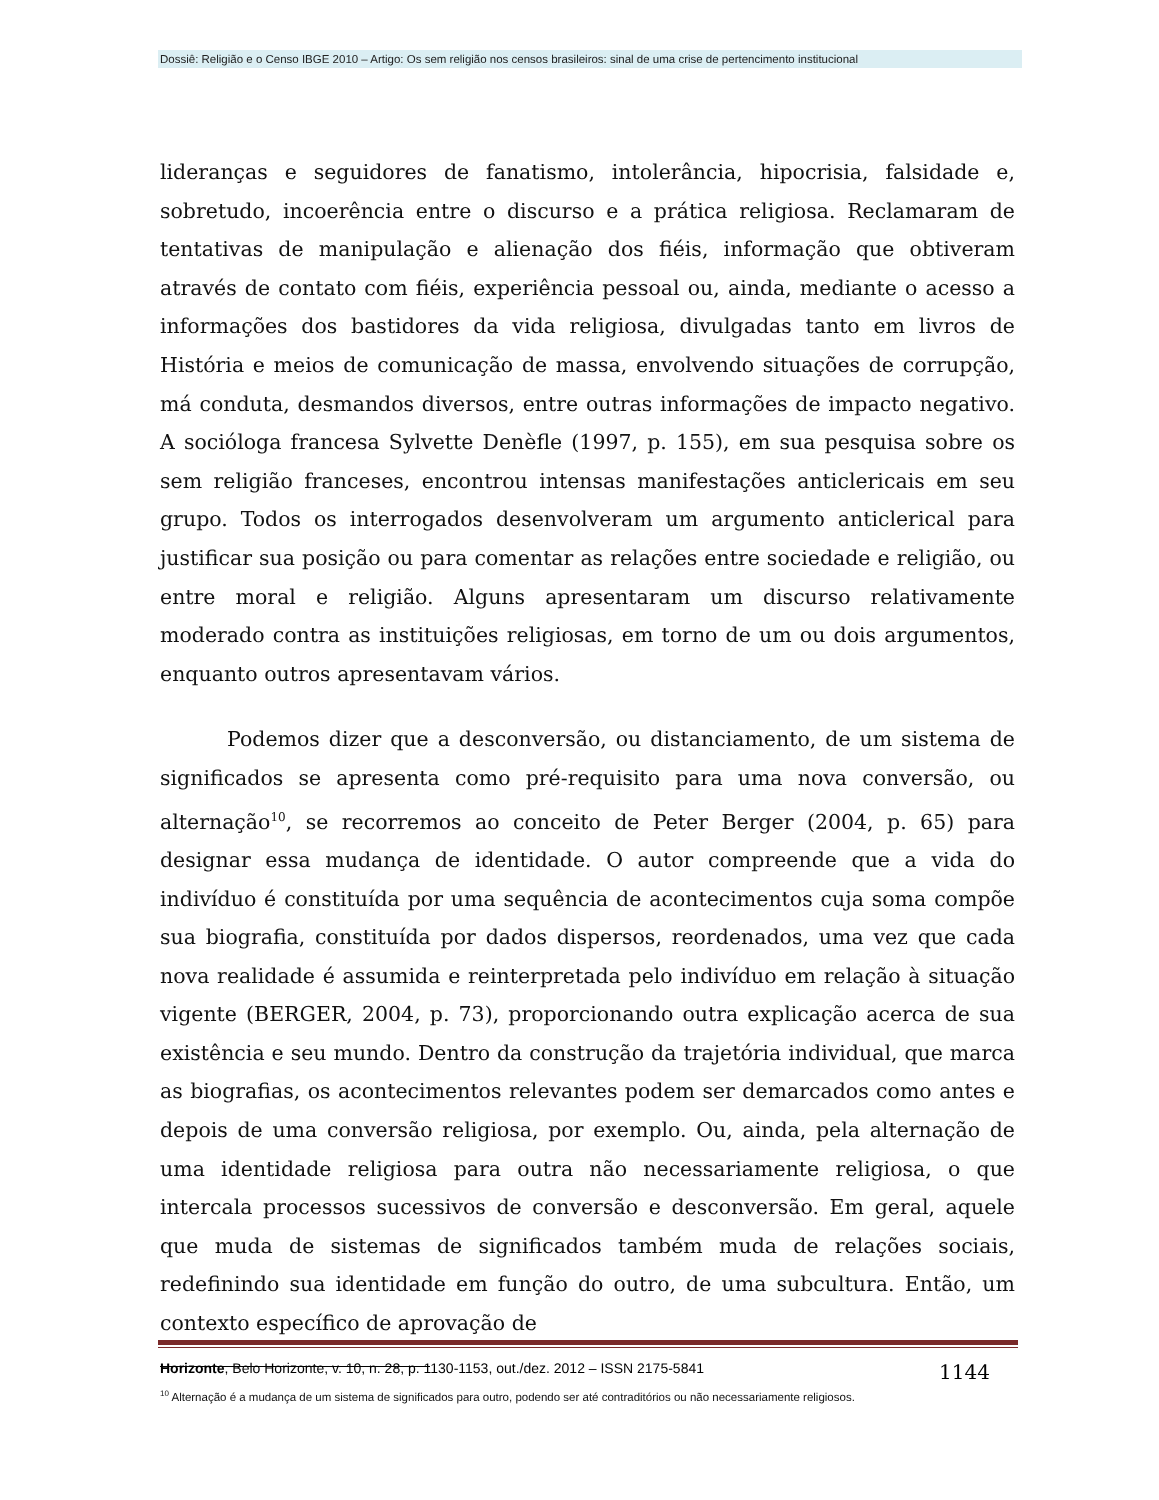Dossiê: Religião e o Censo IBGE 2010 – Artigo: Os sem religião nos censos brasileiros: sinal de uma crise de pertencimento institucional
lideranças e seguidores de fanatismo, intolerância, hipocrisia, falsidade e, sobretudo, incoerência entre o discurso e a prática religiosa. Reclamaram de tentativas de manipulação e alienação dos fiéis, informação que obtiveram através de contato com fiéis, experiência pessoal ou, ainda, mediante o acesso a informações dos bastidores da vida religiosa, divulgadas tanto em livros de História e meios de comunicação de massa, envolvendo situações de corrupção, má conduta, desmandos diversos, entre outras informações de impacto negativo. A socióloga francesa Sylvette Denèfle (1997, p. 155), em sua pesquisa sobre os sem religião franceses, encontrou intensas manifestações anticlericais em seu grupo. Todos os interrogados desenvolveram um argumento anticlerical para justificar sua posição ou para comentar as relações entre sociedade e religião, ou entre moral e religião. Alguns apresentaram um discurso relativamente moderado contra as instituições religiosas, em torno de um ou dois argumentos, enquanto outros apresentavam vários.
Podemos dizer que a desconversão, ou distanciamento, de um sistema de significados se apresenta como pré-requisito para uma nova conversão, ou alternação<sup>10</sup>, se recorremos ao conceito de Peter Berger (2004, p. 65) para designar essa mudança de identidade. O autor compreende que a vida do indivíduo é constituída por uma sequência de acontecimentos cuja soma compõe sua biografia, constituída por dados dispersos, reordenados, uma vez que cada nova realidade é assumida e reinterpretada pelo indivíduo em relação à situação vigente (BERGER, 2004, p. 73), proporcionando outra explicação acerca de sua existência e seu mundo. Dentro da construção da trajetória individual, que marca as biografias, os acontecimentos relevantes podem ser demarcados como antes e depois de uma conversão religiosa, por exemplo. Ou, ainda, pela alternação de uma identidade religiosa para outra não necessariamente religiosa, o que intercala processos sucessivos de conversão e desconversão. Em geral, aquele que muda de sistemas de significados também muda de relações sociais, redefinindo sua identidade em função do outro, de uma subcultura. Então, um contexto específico de aprovação de
<sup>10</sup> Alternação é a mudança de um sistema de significados para outro, podendo ser até contraditórios ou não necessariamente religiosos.
Horizonte, Belo Horizonte, v. 10, n. 28, p. 1130-1153, out./dez. 2012 – ISSN 2175-5841 1144